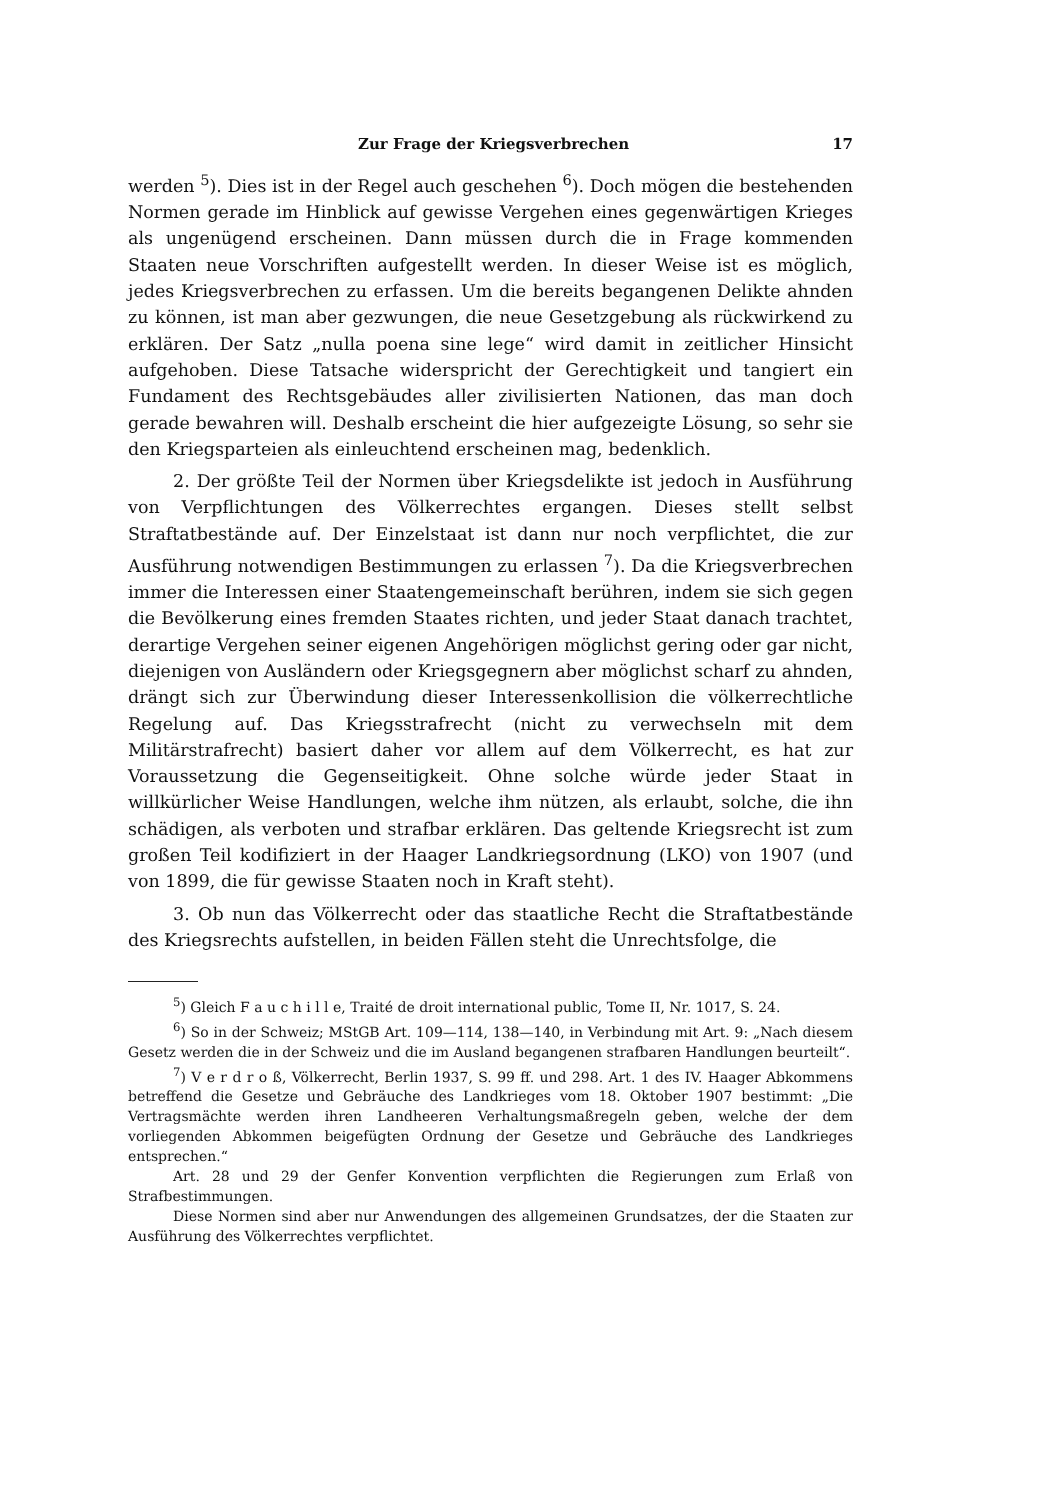Zur Frage der Kriegsverbrechen 17
werden <sup>5</sup>). Dies ist in der Regel auch geschehen <sup>6</sup>). Doch mögen die bestehenden Normen gerade im Hinblick auf gewisse Vergehen eines gegenwärtigen Krieges als ungenügend erscheinen. Dann müssen durch die in Frage kommenden Staaten neue Vorschriften aufgestellt werden. In dieser Weise ist es möglich, jedes Kriegsverbrechen zu erfassen. Um die bereits begangenen Delikte ahnden zu können, ist man aber gezwungen, die neue Gesetzgebung als rückwirkend zu erklären. Der Satz „nulla poena sine lege“ wird damit in zeitlicher Hinsicht aufgehoben. Diese Tatsache widerspricht der Gerechtigkeit und tangiert ein Fundament des Rechtsgebäudes aller zivilisierten Nationen, das man doch gerade bewahren will. Deshalb erscheint die hier aufgezeigte Lösung, so sehr sie den Kriegsparteien als einleuchtend erscheinen mag, bedenklich.
2. Der größte Teil der Normen über Kriegsdelikte ist jedoch in Ausführung von Verpflichtungen des Völkerrechtes ergangen. Dieses stellt selbst Straftatbestände auf. Der Einzelstaat ist dann nur noch verpflichtet, die zur Ausführung notwendigen Bestimmungen zu erlassen <sup>7</sup>). Da die Kriegsverbrechen immer die Interessen einer Staatengemeinschaft berühren, indem sie sich gegen die Bevölkerung eines fremden Staates richten, und jeder Staat danach trachtet, derartige Vergehen seiner eigenen Angehörigen möglichst gering oder gar nicht, diejenigen von Ausländern oder Kriegsgegnern aber möglichst scharf zu ahnden, drängt sich zur Überwindung dieser Interessenkollision die völkerrechtliche Regelung auf. Das Kriegsstrafrecht (nicht zu verwechseln mit dem Militärstrafrecht) basiert daher vor allem auf dem Völkerrecht, es hat zur Voraussetzung die Gegenseitigkeit. Ohne solche würde jeder Staat in willkürlicher Weise Handlungen, welche ihm nützen, als erlaubt, solche, die ihn schädigen, als verboten und strafbar erklären. Das geltende Kriegsrecht ist zum großen Teil kodifiziert in der Haager Landkriegsordnung (LKO) von 1907 (und von 1899, die für gewisse Staaten noch in Kraft steht).
3. Ob nun das Völkerrecht oder das staatliche Recht die Straftatbestände des Kriegsrechts aufstellen, in beiden Fällen steht die Unrechtsfolge, die
<sup>5</sup>) Gleich F a u c h i l l e, Traité de droit international public, Tome II, Nr. 1017, S. 24.
<sup>6</sup>) So in der Schweiz; MStGB Art. 109—114, 138—140, in Verbindung mit Art. 9: „Nach diesem Gesetz werden die in der Schweiz und die im Ausland begangenen strafbaren Handlungen beurteilt“.
<sup>7</sup>) V e r d r o ß, Völkerrecht, Berlin 1937, S. 99 ff. und 298. Art. 1 des IV. Haager Abkommens betreffend die Gesetze und Gebräuche des Landkrieges vom 18. Oktober 1907 bestimmt: „Die Vertragsmächte werden ihren Landheeren Verhaltungsmaßregeln geben, welche der dem vorliegenden Abkommen beigefügten Ordnung der Gesetze und Gebräuche des Landkrieges entsprechen.“
Art. 28 und 29 der Genfer Konvention verpflichten die Regierungen zum Erlaß von Strafbestimmungen.
Diese Normen sind aber nur Anwendungen des allgemeinen Grundsatzes, der die Staaten zur Ausführung des Völkerrechtes verpflichtet.